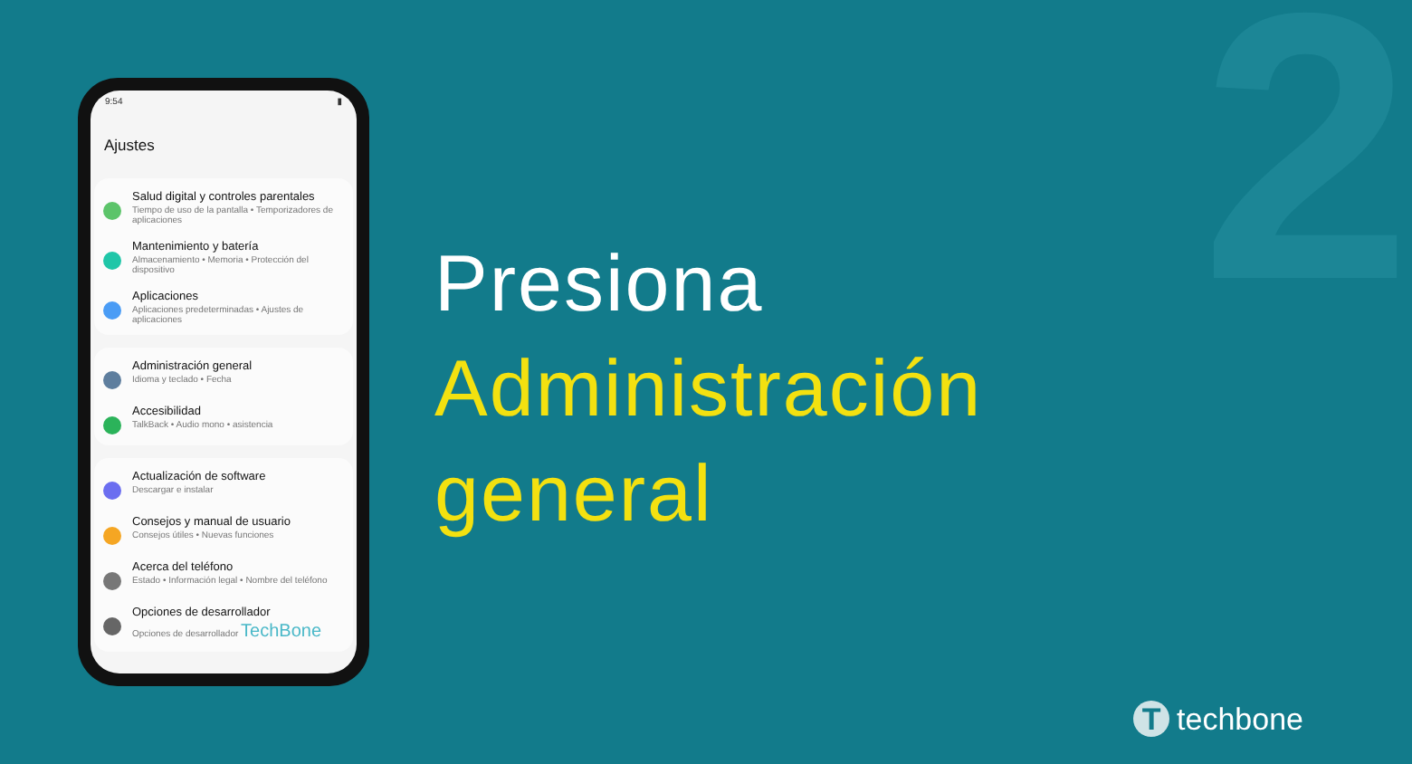2
9:54 ▮
Ajustes
Salud digital y controles parentales
Tiempo de uso de la pantalla • Temporizadores de aplicaciones
Mantenimiento y batería
Almacenamiento • Memoria • Protección del dispositivo
Aplicaciones
Aplicaciones predeterminadas • Ajustes de aplicaciones
Administración general
Idioma y teclado • Fecha
Accesibilidad
TalkBack • Audio mono • asistencia
Actualización de software
Descargar e instalar
Consejos y manual de usuario
Consejos útiles • Nuevas funciones
Acerca del teléfono
Estado • Información legal • Nombre del teléfono
Opciones de desarrollador
Opciones de desarrollador TechBone
Presiona
Administración
general
T
techbone